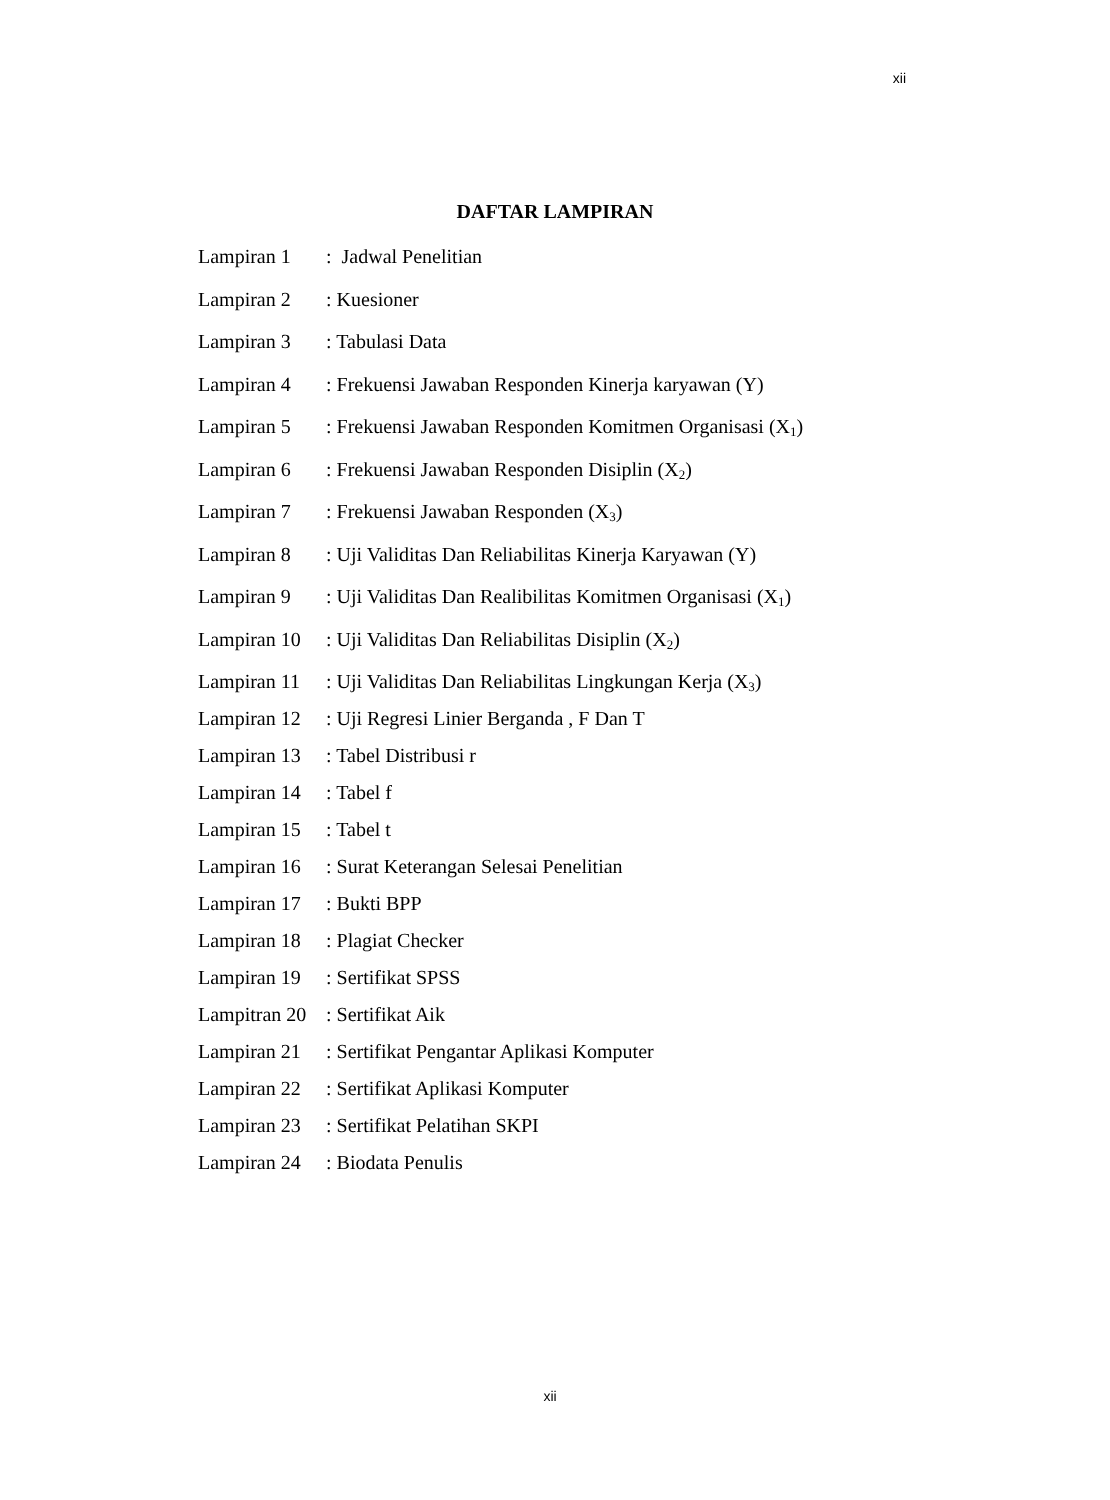xii
DAFTAR LAMPIRAN
| Lampiran 1 | : Jadwal Penelitian |
| Lampiran 2 | : Kuesioner |
| Lampiran 3 | : Tabulasi Data |
| Lampiran 4 | : Frekuensi Jawaban Responden Kinerja karyawan (Y) |
| Lampiran 5 | : Frekuensi Jawaban Responden Komitmen Organisasi (X<sub>1</sub>) |
| Lampiran 6 | : Frekuensi Jawaban Responden Disiplin (X<sub>2</sub>) |
| Lampiran 7 | : Frekuensi Jawaban Responden (X<sub>3</sub>) |
| Lampiran 8 | : Uji Validitas Dan Reliabilitas Kinerja Karyawan (Y) |
| Lampiran 9 | : Uji Validitas Dan Realibilitas Komitmen Organisasi (X<sub>1</sub>) |
| Lampiran 10 | : Uji Validitas Dan Reliabilitas Disiplin (X<sub>2</sub>) |
| Lampiran 11 | : Uji Validitas Dan Reliabilitas Lingkungan Kerja (X<sub>3</sub>) |
| Lampiran 12 | : Uji Regresi Linier Berganda , F Dan T |
| Lampiran 13 | : Tabel Distribusi r |
| Lampiran 14 | : Tabel f |
| Lampiran 15 | : Tabel t |
| Lampiran 16 | : Surat Keterangan Selesai Penelitian |
| Lampiran 17 | : Bukti BPP |
| Lampiran 18 | : Plagiat Checker |
| Lampiran 19 | : Sertifikat SPSS |
| Lampitran 20 | : Sertifikat Aik |
| Lampiran 21 | : Sertifikat Pengantar Aplikasi Komputer |
| Lampiran 22 | : Sertifikat Aplikasi Komputer |
| Lampiran 23 | : Sertifikat Pelatihan SKPI |
| Lampiran 24 | : Biodata Penulis |
xii